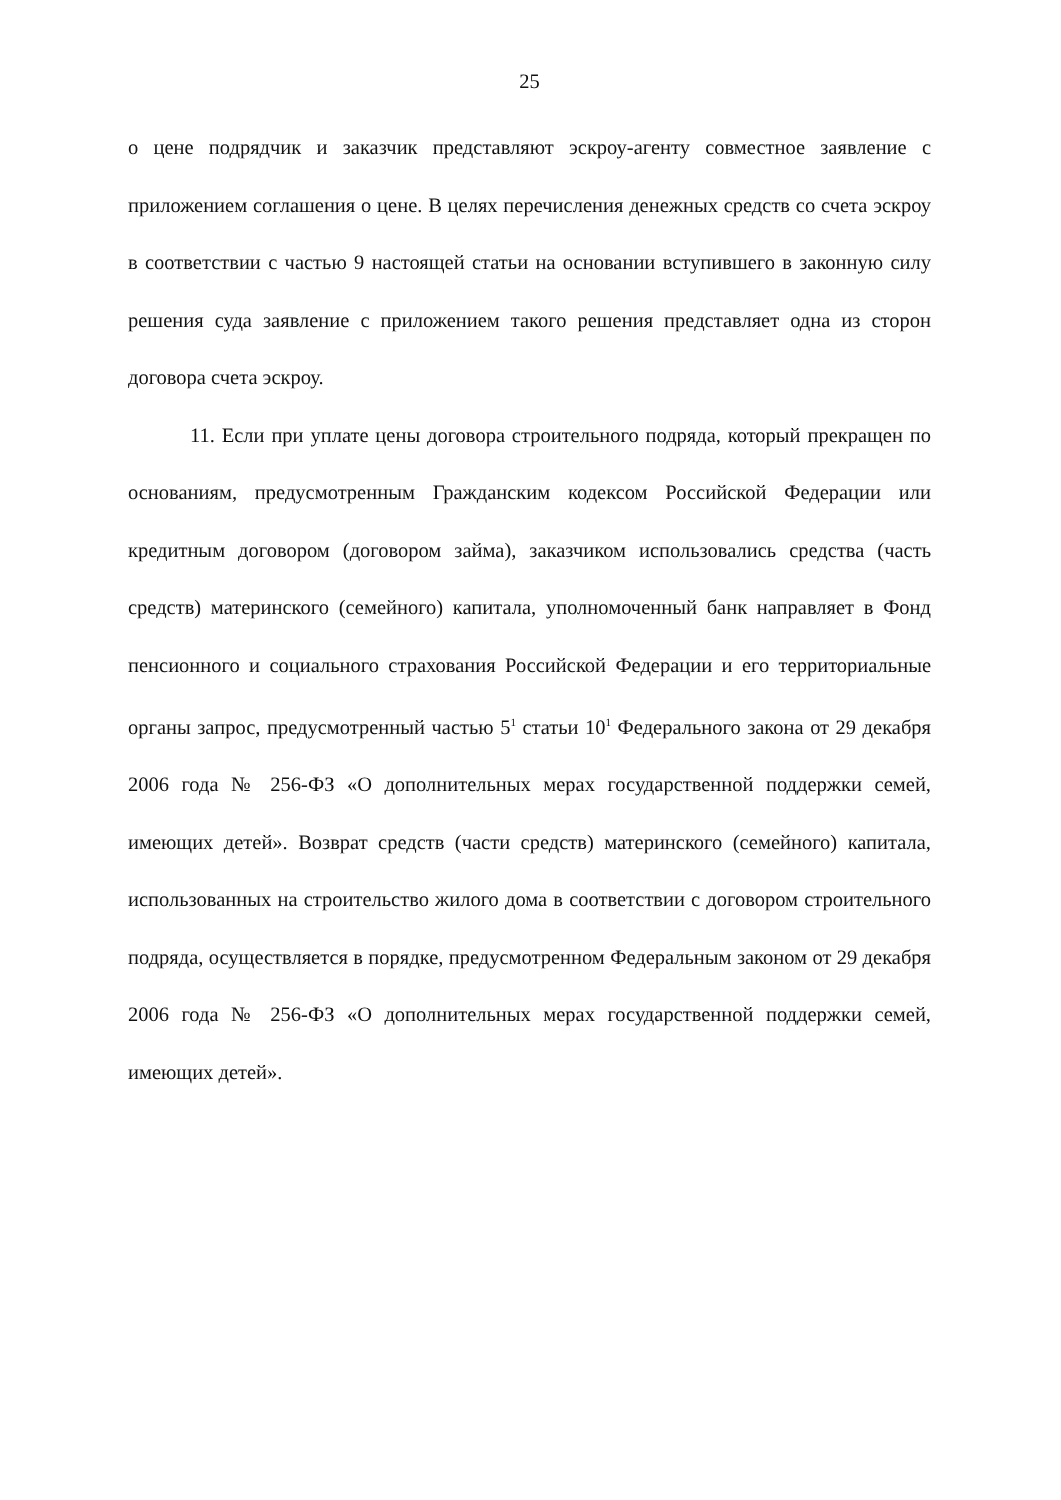25
о цене подрядчик и заказчик представляют эскроу-агенту совместное заявление с приложением соглашения о цене. В целях перечисления денежных средств со счета эскроу в соответствии с частью 9 настоящей статьи на основании вступившего в законную силу решения суда заявление с приложением такого решения представляет одна из сторон договора счета эскроу.
11. Если при уплате цены договора строительного подряда, который прекращен по основаниям, предусмотренным Гражданским кодексом Российской Федерации или кредитным договором (договором займа), заказчиком использовались средства (часть средств) материнского (семейного) капитала, уполномоченный банк направляет в Фонд пенсионного и социального страхования Российской Федерации и его территориальные органы запрос, предусмотренный частью 5<sup>1</sup> статьи 10<sup>1</sup> Федерального закона от 29 декабря 2006 года № 256-ФЗ «О дополнительных мерах государственной поддержки семей, имеющих детей». Возврат средств (части средств) материнского (семейного) капитала, использованных на строительство жилого дома в соответствии с договором строительного подряда, осуществляется в порядке, предусмотренном Федеральным законом от 29 декабря 2006 года № 256-ФЗ «О дополнительных мерах государственной поддержки семей, имеющих детей».